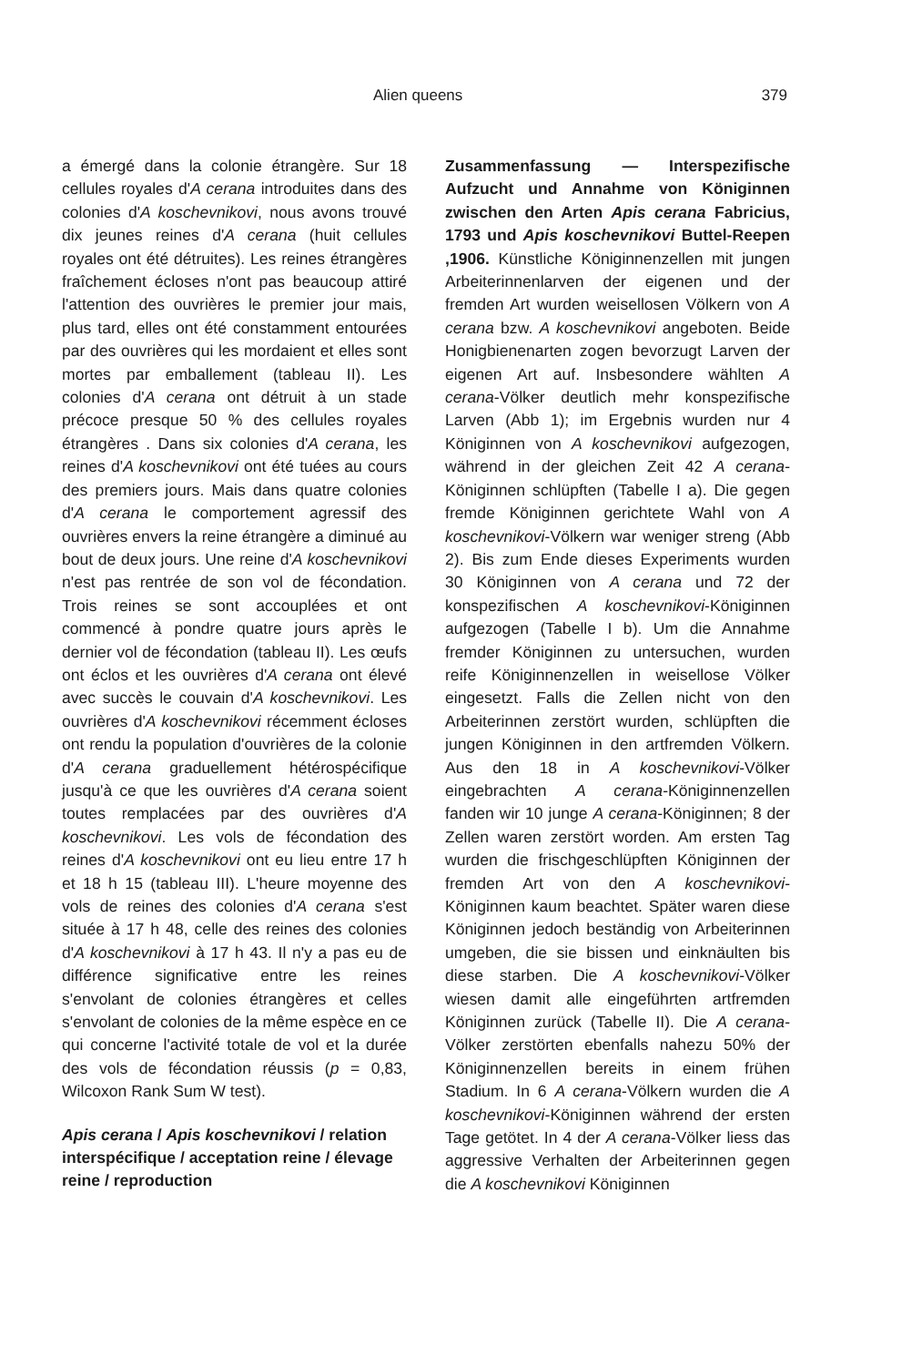Alien queens 379
a émergé dans la colonie étrangère. Sur 18 cellules royales d'A cerana introduites dans des colonies d'A koschevnikovi, nous avons trouvé dix jeunes reines d'A cerana (huit cellules royales ont été détruites). Les reines étrangères fraîchement écloses n'ont pas beaucoup attiré l'attention des ouvrières le premier jour mais, plus tard, elles ont été constamment entourées par des ouvrières qui les mordaient et elles sont mortes par emballement (tableau II). Les colonies d'A cerana ont détruit à un stade précoce presque 50 % des cellules royales étrangères . Dans six colonies d'A cerana, les reines d'A koschevnikovi ont été tuées au cours des premiers jours. Mais dans quatre colonies d'A cerana le comportement agressif des ouvrières envers la reine étrangère a diminué au bout de deux jours. Une reine d'A koschevnikovi n'est pas rentrée de son vol de fécondation. Trois reines se sont accouplées et ont commencé à pondre quatre jours après le dernier vol de fécondation (tableau II). Les œufs ont éclos et les ouvrières d'A cerana ont élevé avec succès le couvain d'A koschevnikovi. Les ouvrières d'A koschevnikovi récemment écloses ont rendu la population d'ouvrières de la colonie d'A cerana graduellement hétérospécifique jusqu'à ce que les ouvrières d'A cerana soient toutes remplacées par des ouvrières d'A koschevnikovi. Les vols de fécondation des reines d'A koschevnikovi ont eu lieu entre 17 h et 18 h 15 (tableau III). L'heure moyenne des vols de reines des colonies d'A cerana s'est située à 17 h 48, celle des reines des colonies d'A koschevnikovi à 17 h 43. Il n'y a pas eu de différence significative entre les reines s'envolant de colonies étrangères et celles s'envolant de colonies de la même espèce en ce qui concerne l'activité totale de vol et la durée des vols de fécondation réussis (p = 0,83, Wilcoxon Rank Sum W test).
Apis cerana / Apis koschevnikovi / relation interspécifique / acceptation reine / élevage reine / reproduction
Zusammenfassung — Interspezifische Aufzucht und Annahme von Königinnen zwischen den Arten Apis cerana Fabricius, 1793 und Apis koschevnikovi Buttel-Reepen ,1906. Künstliche Königinnenzellen mit jungen Arbeiterinnenlarven der eigenen und der fremden Art wurden weisellosen Völkern von A cerana bzw. A koschevnikovi angeboten. Beide Honigbienenarten zogen bevorzugt Larven der eigenen Art auf. Insbesondere wählten A cerana-Völker deutlich mehr konspezifische Larven (Abb 1); im Ergebnis wurden nur 4 Königinnen von A koschevnikovi aufgezogen, während in der gleichen Zeit 42 A cerana-Königinnen schlüpften (Tabelle I a). Die gegen fremde Königinnen gerichtete Wahl von A koschevnikovi-Völkern war weniger streng (Abb 2). Bis zum Ende dieses Experiments wurden 30 Königinnen von A cerana und 72 der konspezifischen A koschevnikovi-Königinnen aufgezogen (Tabelle I b). Um die Annahme fremder Königinnen zu untersuchen, wurden reife Königinnenzellen in weisellose Völker eingesetzt. Falls die Zellen nicht von den Arbeiterinnen zerstört wurden, schlüpften die jungen Königinnen in den artfremden Völkern. Aus den 18 in A koschevnikovi-Völker eingebrachten A cerana-Königinnenzellen fanden wir 10 junge A cerana-Königinnen; 8 der Zellen waren zerstört worden. Am ersten Tag wurden die frischgeschlüpften Königinnen der fremden Art von den A koschevnikovi-Königinnen kaum beachtet. Später waren diese Königinnen jedoch beständig von Arbeiterinnen umgeben, die sie bissen und einknäulten bis diese starben. Die A koschevnikovi-Völker wiesen damit alle eingeführten artfremden Königinnen zurück (Tabelle II). Die A cerana-Völker zerstörten ebenfalls nahezu 50% der Königinnenzellen bereits in einem frühen Stadium. In 6 A cerana-Völkern wurden die A koschevnikovi-Königinnen während der ersten Tage getötet. In 4 der A cerana-Völker liess das aggressive Verhalten der Arbeiterinnen gegen die A koschevnikovi Königinnen